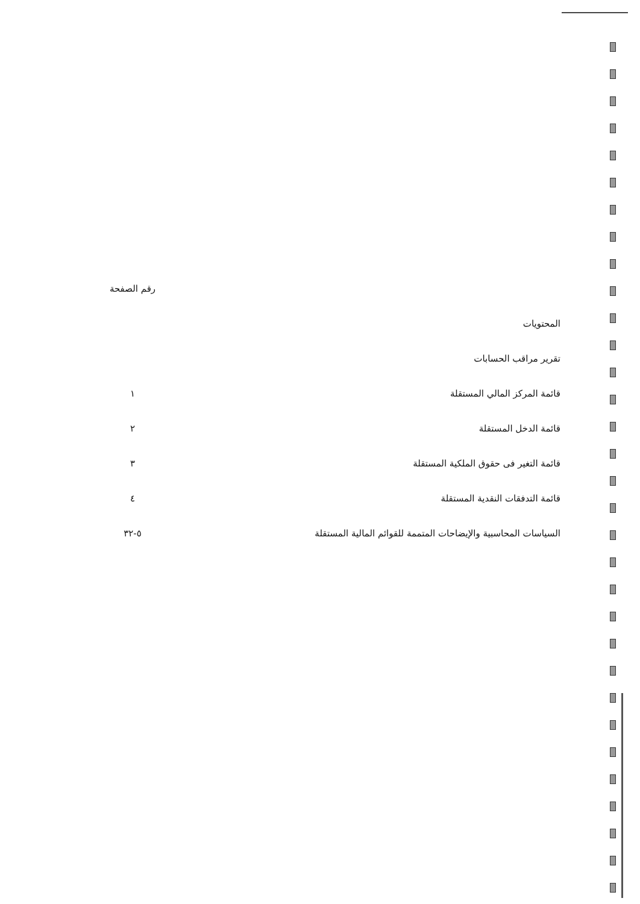رقم الصفحة
المحتويات
تقرير مراقب الحسابات
قائمة المركز المالي المستقلة ١
قائمة الدخل المستقلة ٢
قائمة التغير فى حقوق الملكية المستقلة ٣
قائمة التدفقات النقدية المستقلة ٤
السياسات المحاسبية والإيضاحات المتممة للقوائم المالية المستقلة ٥-٣٢